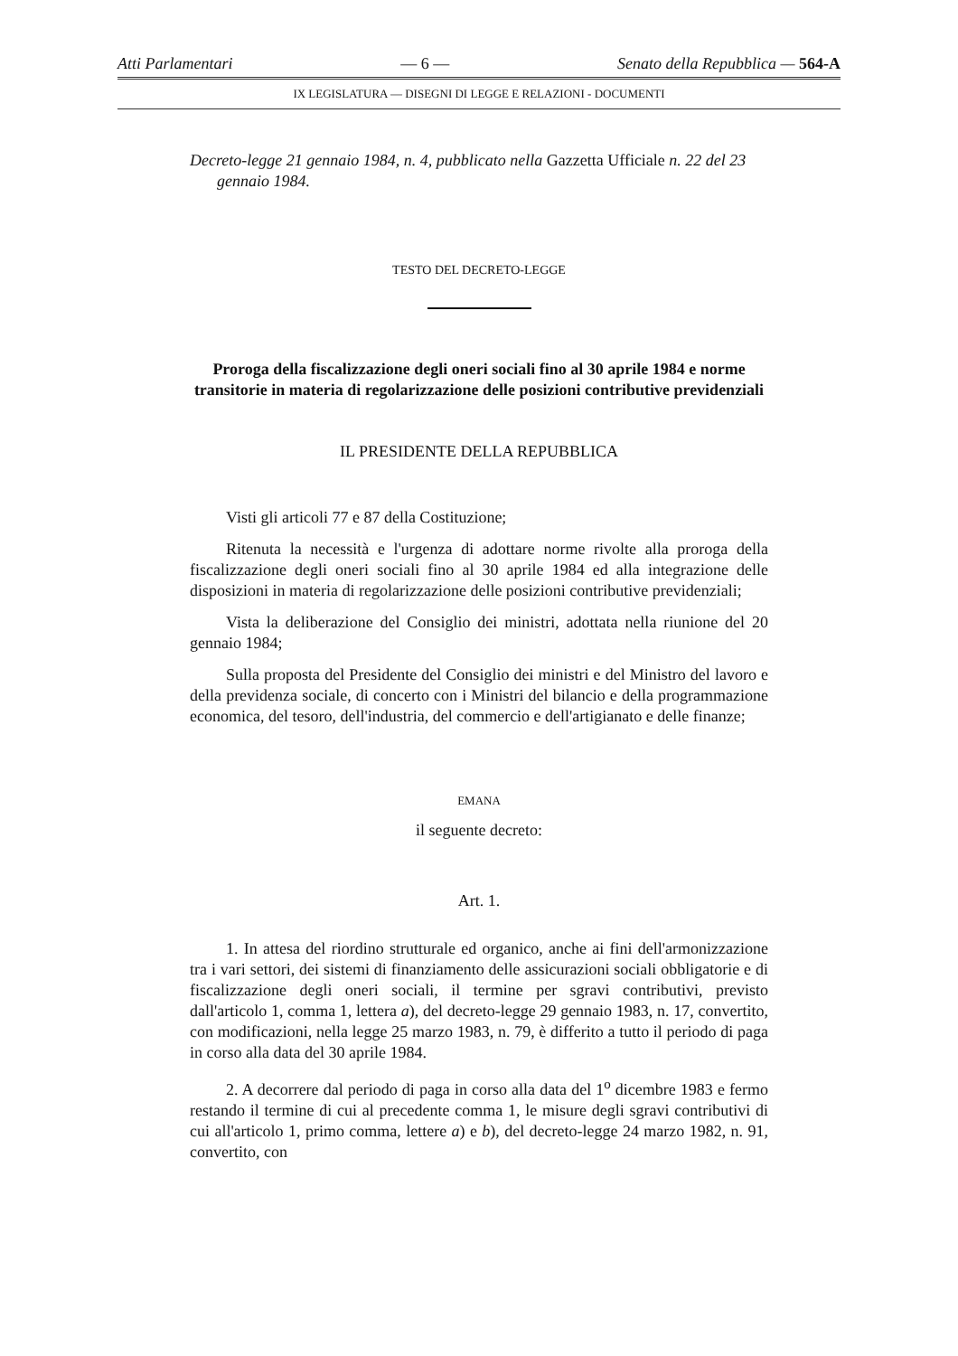Atti Parlamentari — 6 — Senato della Repubblica — 564-A
IX LEGISLATURA — DISEGNI DI LEGGE E RELAZIONI - DOCUMENTI
Decreto-legge 21 gennaio 1984, n. 4, pubblicato nella Gazzetta Ufficiale n. 22 del 23 gennaio 1984.
TESTO DEL DECRETO-LEGGE
Proroga della fiscalizzazione degli oneri sociali fino al 30 aprile 1984 e norme transitorie in materia di regolarizzazione delle posizioni contributive previdenziali
IL PRESIDENTE DELLA REPUBBLICA
Visti gli articoli 77 e 87 della Costituzione;
Ritenuta la necessità e l'urgenza di adottare norme rivolte alla proroga della fiscalizzazione degli oneri sociali fino al 30 aprile 1984 ed alla integrazione delle disposizioni in materia di regolarizzazione delle posizioni contributive previdenziali;
Vista la deliberazione del Consiglio dei ministri, adottata nella riunione del 20 gennaio 1984;
Sulla proposta del Presidente del Consiglio dei ministri e del Ministro del lavoro e della previdenza sociale, di concerto con i Ministri del bilancio e della programmazione economica, del tesoro, dell'industria, del commercio e dell'artigianato e delle finanze;
EMANA
il seguente decreto:
Art. 1.
1. In attesa del riordino strutturale ed organico, anche ai fini dell'armonizzazione tra i vari settori, dei sistemi di finanziamento delle assicurazioni sociali obbligatorie e di fiscalizzazione degli oneri sociali, il termine per sgravi contributivi, previsto dall'articolo 1, comma 1, lettera a), del decreto-legge 29 gennaio 1983, n. 17, convertito, con modificazioni, nella legge 25 marzo 1983, n. 79, è differito a tutto il periodo di paga in corso alla data del 30 aprile 1984.
2. A decorrere dal periodo di paga in corso alla data del 1<sup>o</sup> dicembre 1983 e fermo restando il termine di cui al precedente comma 1, le misure degli sgravi contributivi di cui all'articolo 1, primo comma, lettere a) e b), del decreto-legge 24 marzo 1982, n. 91, convertito, con